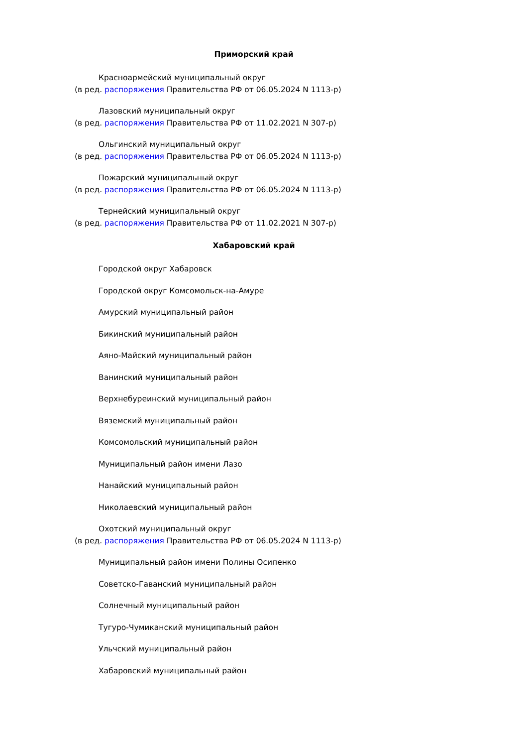Приморский край
Красноармейский муниципальный округ
(в ред. распоряжения Правительства РФ от 06.05.2024 N 1113-р)
Лазовский муниципальный округ
(в ред. распоряжения Правительства РФ от 11.02.2021 N 307-р)
Ольгинский муниципальный округ
(в ред. распоряжения Правительства РФ от 06.05.2024 N 1113-р)
Пожарский муниципальный округ
(в ред. распоряжения Правительства РФ от 06.05.2024 N 1113-р)
Тернейский муниципальный округ
(в ред. распоряжения Правительства РФ от 11.02.2021 N 307-р)
Хабаровский край
Городской округ Хабаровск
Городской округ Комсомольск-на-Амуре
Амурский муниципальный район
Бикинский муниципальный район
Аяно-Майский муниципальный район
Ванинский муниципальный район
Верхнебуреинский муниципальный район
Вяземский муниципальный район
Комсомольский муниципальный район
Муниципальный район имени Лазо
Нанайский муниципальный район
Николаевский муниципальный район
Охотский муниципальный округ
(в ред. распоряжения Правительства РФ от 06.05.2024 N 1113-р)
Муниципальный район имени Полины Осипенко
Советско-Гаванский муниципальный район
Солнечный муниципальный район
Тугуро-Чумиканский муниципальный район
Ульчский муниципальный район
Хабаровский муниципальный район